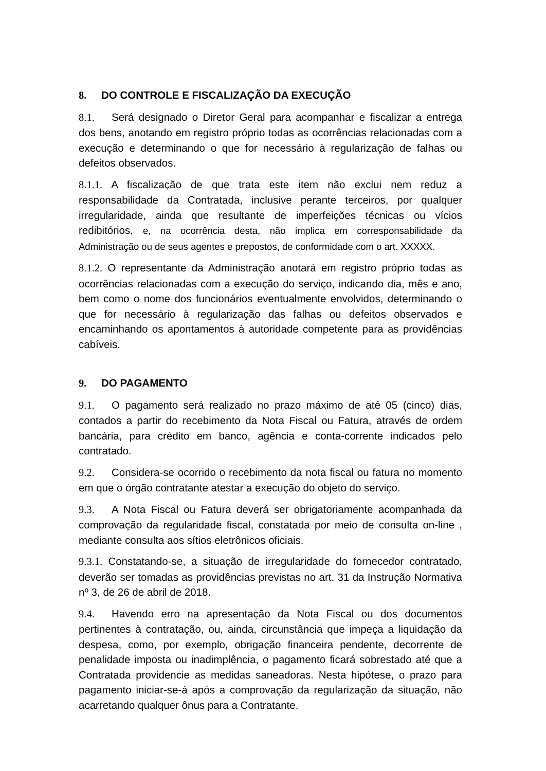8. DO CONTROLE E FISCALIZAÇÃO DA EXECUÇÃO
8.1. Será designado o Diretor Geral para acompanhar e fiscalizar a entrega dos bens, anotando em registro próprio todas as ocorrências relacionadas com a execução e determinando o que for necessário à regularização de falhas ou defeitos observados.
8.1.1. A fiscalização de que trata este item não exclui nem reduz a responsabilidade da Contratada, inclusive perante terceiros, por qualquer irregularidade, ainda que resultante de imperfeições técnicas ou vícios redibitórios, e, na ocorrência desta, não implica em corresponsabilidade da Administração ou de seus agentes e prepostos, de conformidade com o art. XXXXX.
8.1.2. O representante da Administração anotará em registro próprio todas as ocorrências relacionadas com a execução do serviço, indicando dia, mês e ano, bem como o nome dos funcionários eventualmente envolvidos, determinando o que for necessário à regularização das falhas ou defeitos observados e encaminhando os apontamentos à autoridade competente para as providências cabíveis.
9. DO PAGAMENTO
9.1. O pagamento será realizado no prazo máximo de até 05 (cinco) dias, contados a partir do recebimento da Nota Fiscal ou Fatura, através de ordem bancária, para crédito em banco, agência e conta-corrente indicados pelo contratado.
9.2. Considera-se ocorrido o recebimento da nota fiscal ou fatura no momento em que o órgão contratante atestar a execução do objeto do serviço.
9.3. A Nota Fiscal ou Fatura deverá ser obrigatoriamente acompanhada da comprovação da regularidade fiscal, constatada por meio de consulta on-line , mediante consulta aos sítios eletrônicos oficiais.
9.3.1. Constatando-se, a situação de irregularidade do fornecedor contratado, deverão ser tomadas as providências previstas no art. 31 da Instrução Normativa nº 3, de 26 de abril de 2018.
9.4. Havendo erro na apresentação da Nota Fiscal ou dos documentos pertinentes à contratação, ou, ainda, circunstância que impeça a liquidação da despesa, como, por exemplo, obrigação financeira pendente, decorrente de penalidade imposta ou inadimplência, o pagamento ficará sobrestado até que a Contratada providencie as medidas saneadoras. Nesta hipótese, o prazo para pagamento iniciar-se-á após a comprovação da regularização da situação, não acarretando qualquer ônus para a Contratante.